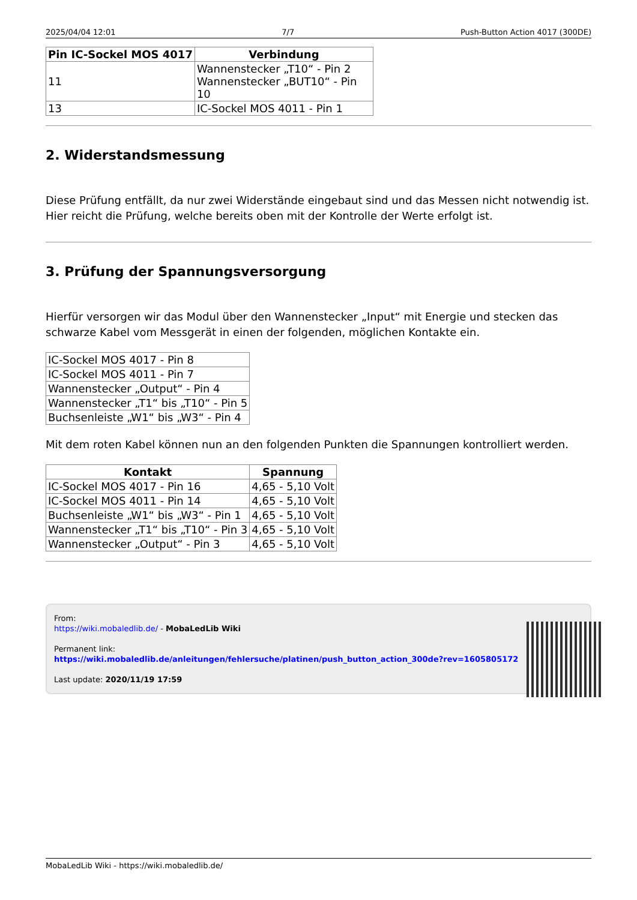2025/04/04 12:01 7/7 Push-Button Action 4017 (300DE)
| Pin IC-Sockel MOS 4017 | Verbindung |
| --- | --- |
| 11 | Wannenstecker „T10“ - Pin 2 Wannenstecker „BUT10“ - Pin 10 |
| 13 | IC-Sockel MOS 4011 - Pin 1 |
2. Widerstandsmessung
Diese Prüfung entfällt, da nur zwei Widerstände eingebaut sind und das Messen nicht notwendig ist. Hier reicht die Prüfung, welche bereits oben mit der Kontrolle der Werte erfolgt ist.
3. Prüfung der Spannungsversorgung
Hierfür versorgen wir das Modul über den Wannenstecker „Input“ mit Energie und stecken das schwarze Kabel vom Messgerät in einen der folgenden, möglichen Kontakte ein.
| IC-Sockel MOS 4017 - Pin 8 |
| IC-Sockel MOS 4011 - Pin 7 |
| Wannenstecker „Output“ - Pin 4 |
| Wannenstecker „T1“ bis „T10“ - Pin 5 |
| Buchsenleiste „W1“ bis „W3“ - Pin 4 |
Mit dem roten Kabel können nun an den folgenden Punkten die Spannungen kontrolliert werden.
| Kontakt | Spannung |
| --- | --- |
| IC-Sockel MOS 4017 - Pin 16 | 4,65 - 5,10 Volt |
| IC-Sockel MOS 4011 - Pin 14 | 4,65 - 5,10 Volt |
| Buchsenleiste „W1“ bis „W3“ - Pin 1 | 4,65 - 5,10 Volt |
| Wannenstecker „T1“ bis „T10“ - Pin 3 | 4,65 - 5,10 Volt |
| Wannenstecker „Output“ - Pin 3 | 4,65 - 5,10 Volt |
From:
https://wiki.mobaledlib.de/ - MobaLedLib Wiki
Permanent link:
https://wiki.mobaledlib.de/anleitungen/fehlersuche/platinen/push_button_action_300de?rev=1605805172
Last update: 2020/11/19 17:59
MobaLedLib Wiki - https://wiki.mobaledlib.de/